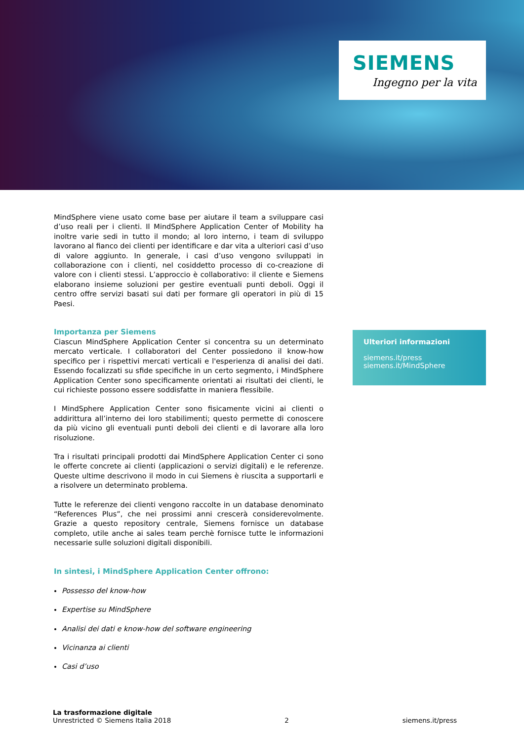SIEMENS
Ingegno per la vita
MindSphere viene usato come base per aiutare il team a sviluppare casi d’uso reali per i clienti. Il MindSphere Application Center of Mobility ha inoltre varie sedi in tutto il mondo; al loro interno, i team di sviluppo lavorano al fianco dei clienti per identificare e dar vita a ulteriori casi d’uso di valore aggiunto. In generale, i casi d’uso vengono sviluppati in collaborazione con i clienti, nel cosiddetto processo di co-creazione di valore con i clienti stessi. L’approccio è collaborativo: il cliente e Siemens elaborano insieme soluzioni per gestire eventuali punti deboli. Oggi il centro offre servizi basati sui dati per formare gli operatori in più di 15 Paesi.
Importanza per Siemens
Ciascun MindSphere Application Center si concentra su un determinato mercato verticale. I collaboratori del Center possiedono il know-how specifico per i rispettivi mercati verticali e l'esperienza di analisi dei dati. Essendo focalizzati su sfide specifiche in un certo segmento, i MindSphere Application Center sono specificamente orientati ai risultati dei clienti, le cui richieste possono essere soddisfatte in maniera flessibile.
I MindSphere Application Center sono fisicamente vicini ai clienti o addirittura all’interno dei loro stabilimenti; questo permette di conoscere da più vicino gli eventuali punti deboli dei clienti e di lavorare alla loro risoluzione.
Tra i risultati principali prodotti dai MindSphere Application Center ci sono le offerte concrete ai clienti (applicazioni o servizi digitali) e le referenze. Queste ultime descrivono il modo in cui Siemens è riuscita a supportarli e a risolvere un determinato problema.
Tutte le referenze dei clienti vengono raccolte in un database denominato “References Plus”, che nei prossimi anni crescerà considerevolmente. Grazie a questo repository centrale, Siemens fornisce un database completo, utile anche ai sales team perchè fornisce tutte le informazioni necessarie sulle soluzioni digitali disponibili.
In sintesi, i MindSphere Application Center offrono:
Possesso del know-how
Expertise su MindSphere
Analisi dei dati e know-how del software engineering
Vicinanza ai clienti
Casi d’uso
Ulteriori informazioni
siemens.it/press
siemens.it/MindSphere
La trasformazione digitale
Unrestricted © Siemens Italia 2018
2
siemens.it/press